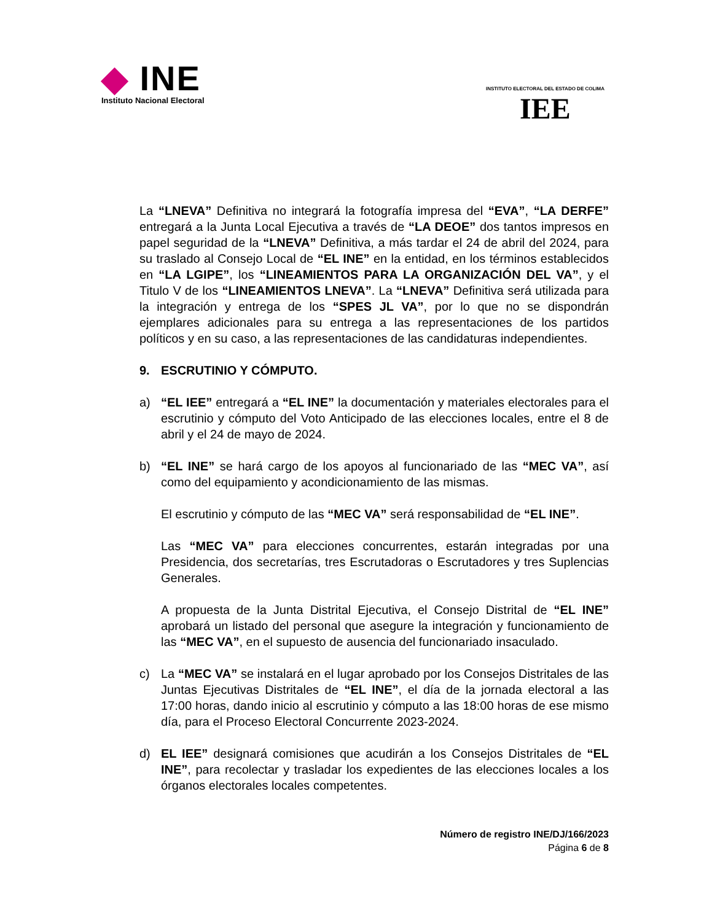◆ INE
Instituto Nacional Electoral
INSTITUTO ELECTORAL DEL ESTADO DE COLIMA
IEE
La “LNEVA” Definitiva no integrará la fotografía impresa del “EVA”, “LA DERFE” entregará a la Junta Local Ejecutiva a través de “LA DEOE” dos tantos impresos en papel seguridad de la “LNEVA” Definitiva, a más tardar el 24 de abril del 2024, para su traslado al Consejo Local de “EL INE” en la entidad, en los términos establecidos en “LA LGIPE”, los “LINEAMIENTOS PARA LA ORGANIZACIÓN DEL VA”, y el Titulo V de los “LINEAMIENTOS LNEVA”. La “LNEVA” Definitiva será utilizada para la integración y entrega de los “SPES JL VA”, por lo que no se dispondrán ejemplares adicionales para su entrega a las representaciones de los partidos políticos y en su caso, a las representaciones de las candidaturas independientes.
9. ESCRUTINIO Y CÓMPUTO.
a) “EL IEE” entregará a “EL INE” la documentación y materiales electorales para el escrutinio y cómputo del Voto Anticipado de las elecciones locales, entre el 8 de abril y el 24 de mayo de 2024.
b) “EL INE” se hará cargo de los apoyos al funcionariado de las “MEC VA”, así como del equipamiento y acondicionamiento de las mismas.
El escrutinio y cómputo de las “MEC VA” será responsabilidad de “EL INE”.
Las “MEC VA” para elecciones concurrentes, estarán integradas por una Presidencia, dos secretarías, tres Escrutadoras o Escrutadores y tres Suplencias Generales.
A propuesta de la Junta Distrital Ejecutiva, el Consejo Distrital de “EL INE” aprobará un listado del personal que asegure la integración y funcionamiento de las “MEC VA”, en el supuesto de ausencia del funcionariado insaculado.
c) La “MEC VA” se instalará en el lugar aprobado por los Consejos Distritales de las Juntas Ejecutivas Distritales de “EL INE”, el día de la jornada electoral a las 17:00 horas, dando inicio al escrutinio y cómputo a las 18:00 horas de ese mismo día, para el Proceso Electoral Concurrente 2023-2024.
d) EL IEE” designará comisiones que acudirán a los Consejos Distritales de “EL INE”, para recolectar y trasladar los expedientes de las elecciones locales a los órganos electorales locales competentes.
Número de registro INE/DJ/166/2023
Página 6 de 8